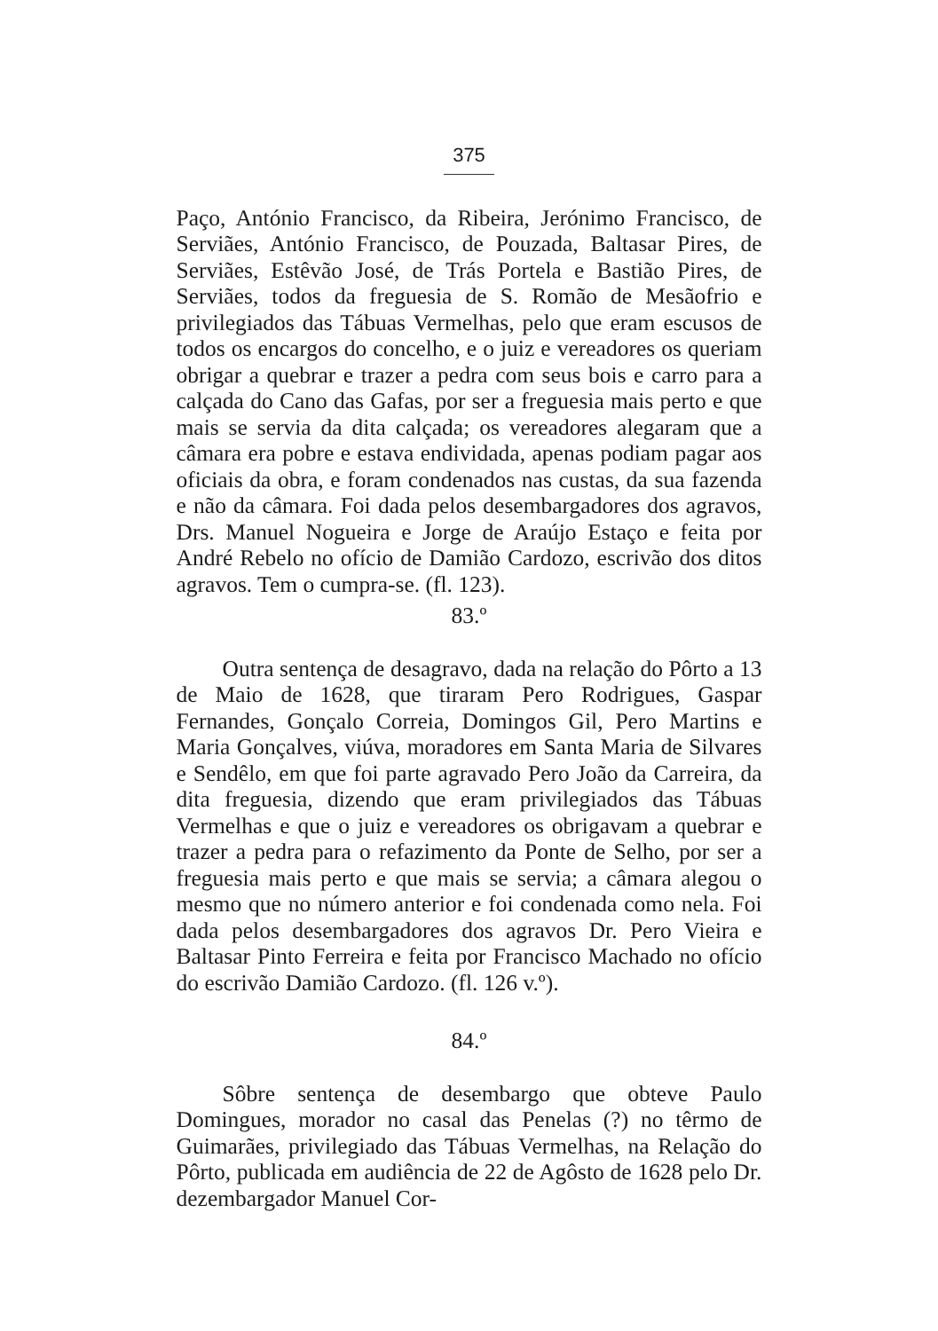375
Paço, António Francisco, da Ribeira, Jerónimo Francisco, de Serviães, António Francisco, de Pouzada, Baltasar Pires, de Serviães, Estêvão José, de Trás Portela e Bastião Pires, de Serviães, todos da freguesia de S. Romão de Mesãofrio e privilegiados das Tábuas Vermelhas, pelo que eram escusos de todos os encargos do concelho, e o juiz e vereadores os queriam obrigar a quebrar e trazer a pedra com seus bois e carro para a calçada do Cano das Gafas, por ser a freguesia mais perto e que mais se servia da dita calçada; os vereadores alegaram que a câmara era pobre e estava endividada, apenas podiam pagar aos oficiais da obra, e foram condenados nas custas, da sua fazenda e não da câmara. Foi dada pelos desembargadores dos agravos, Drs. Manuel Nogueira e Jorge de Araújo Estaço e feita por André Rebelo no ofício de Damião Cardozo, escrivão dos ditos agravos. Tem o cumpra-se. (fl. 123).
83.º
Outra sentença de desagravo, dada na relação do Pôrto a 13 de Maio de 1628, que tiraram Pero Rodrigues, Gaspar Fernandes, Gonçalo Correia, Domingos Gil, Pero Martins e Maria Gonçalves, viúva, moradores em Santa Maria de Silvares e Sendêlo, em que foi parte agravado Pero João da Carreira, da dita freguesia, dizendo que eram privilegiados das Tábuas Vermelhas e que o juiz e vereadores os obrigavam a quebrar e trazer a pedra para o refazimento da Ponte de Selho, por ser a freguesia mais perto e que mais se servia; a câmara alegou o mesmo que no número anterior e foi condenada como nela. Foi dada pelos desembargadores dos agravos Dr. Pero Vieira e Baltasar Pinto Ferreira e feita por Francisco Machado no ofício do escrivão Damião Cardozo. (fl. 126 v.º).
84.º
Sôbre sentença de desembargo que obteve Paulo Domingues, morador no casal das Penelas (?) no têrmo de Guimarães, privilegiado das Tábuas Vermelhas, na Relação do Pôrto, publicada em audiência de 22 de Agôsto de 1628 pelo Dr. dezembargador Manuel Cor-